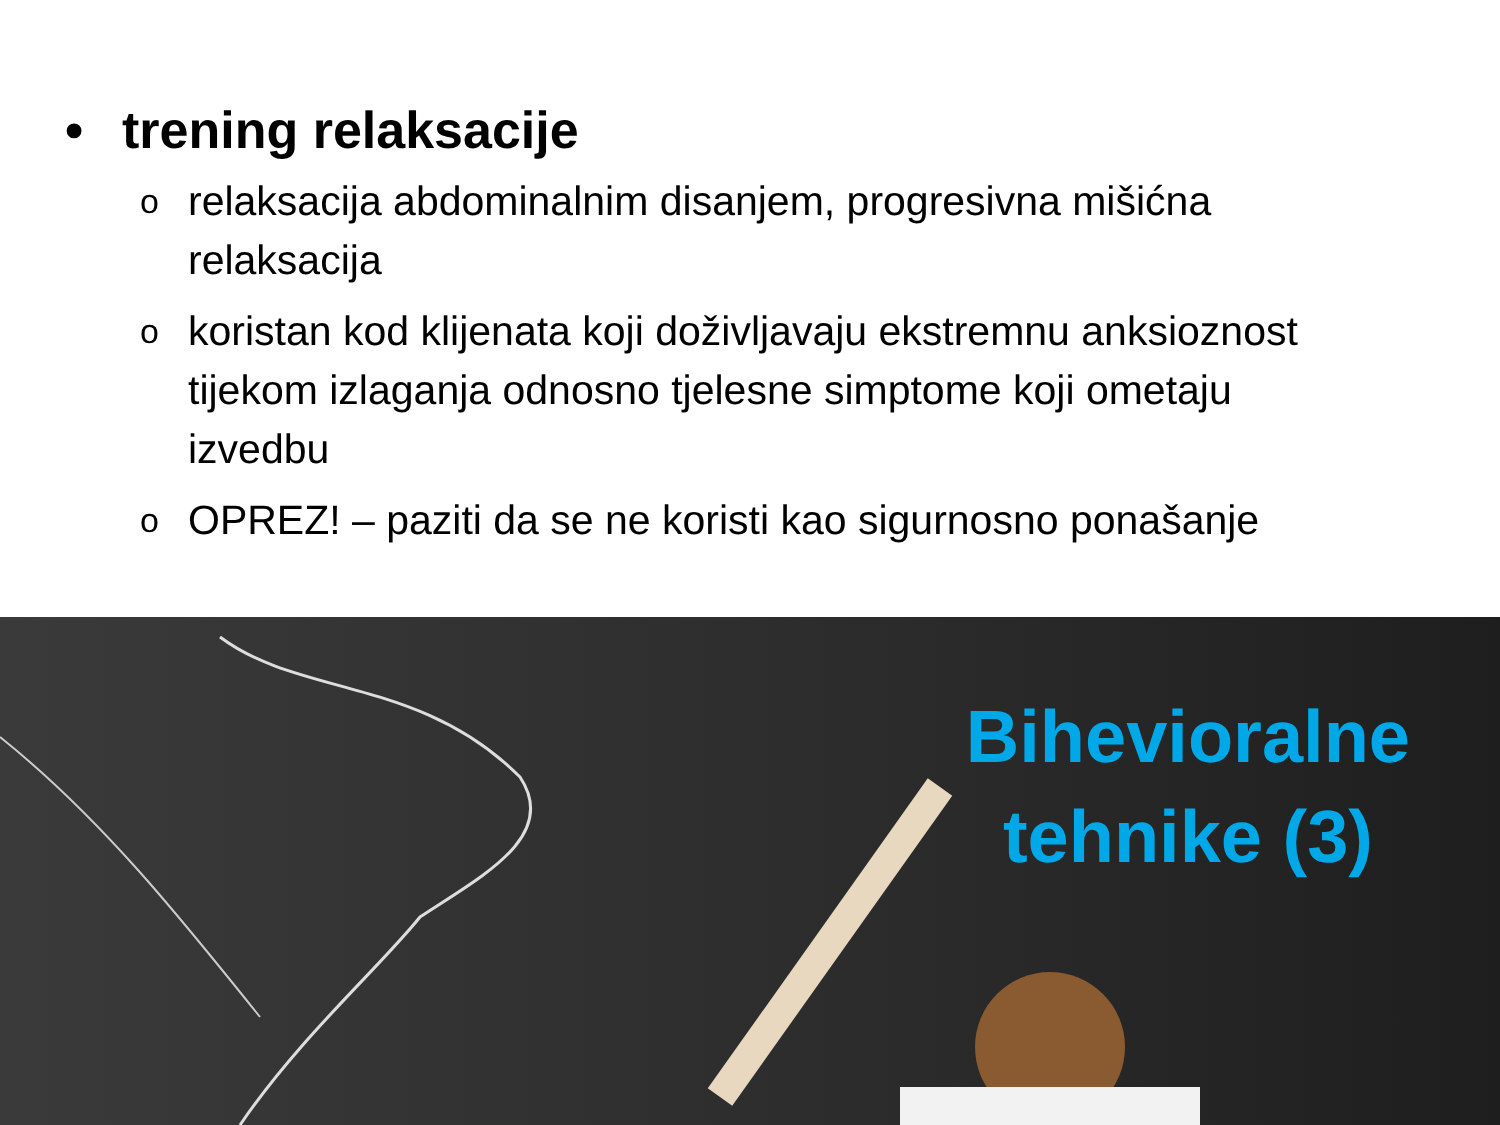• trening relaksacije
orelaksacija abdominalnim disanjem, progresivna mišićna relaksacija
okoristan kod klijenata koji doživljavaju ekstremnu anksioznost tijekom izlaganja odnosno tjelesne simptome koji ometaju izvedbu
o OPREZ! – paziti da se ne koristi kao sigurnosno ponašanje
Bihevioralne
tehnike (3)